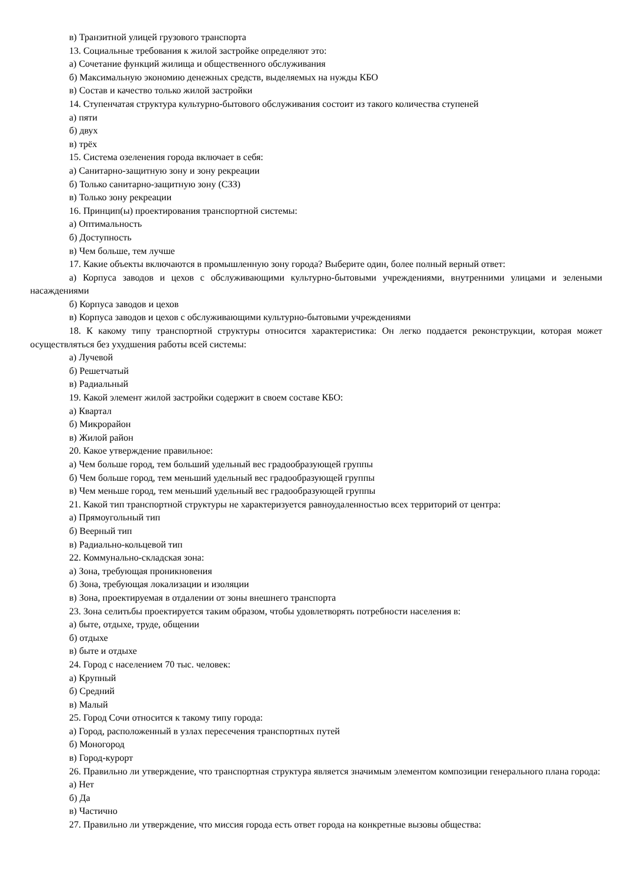в) Транзитной улицей грузового транспорта
13. Социальные требования к жилой застройке определяют это:
а) Сочетание функций жилища и общественного обслуживания
б) Максимальную экономию денежных средств, выделяемых на нужды КБО
в) Состав и качество только жилой застройки
14. Ступенчатая структура культурно-бытового обслуживания состоит из такого количества ступеней
а) пяти
б) двух
в) трёх
15. Система озеленения города включает в себя:
а) Санитарно-защитную зону и зону рекреации
б) Только санитарно-защитную зону (СЗЗ)
в) Только зону рекреации
16. Принцип(ы) проектирования транспортной системы:
а) Оптимальность
б) Доступность
в) Чем больше, тем лучше
17. Какие объекты включаются в промышленную зону города? Выберите один, более полный верный ответ:
а) Корпуса заводов и цехов с обслуживающими культурно-бытовыми учреждениями, внутренними улицами и зелеными насаждениями
б) Корпуса заводов и цехов
в) Корпуса заводов и цехов с обслуживающими культурно-бытовыми учреждениями
18. К какому типу транспортной структуры относится характеристика: Он легко поддается реконструкции, которая может осуществляться без ухудшения работы всей системы:
а) Лучевой
б) Решетчатый
в) Радиальный
19. Какой элемент жилой застройки содержит в своем составе КБО:
а) Квартал
б) Микрорайон
в) Жилой район
20. Какое утверждение правильное:
а) Чем больше город, тем больший удельный вес градообразующей группы
б) Чем больше город, тем меньший удельный вес градообразующей группы
в) Чем меньше город, тем меньший удельный вес градообразующей группы
21. Какой тип транспортной структуры не характеризуется равноудаленностью всех территорий от центра:
а) Прямоугольный тип
б) Веерный тип
в) Радиально-кольцевой тип
22. Коммунально-складская зона:
а) Зона, требующая проникновения
б) Зона, требующая локализации и изоляции
в) Зона, проектируемая в отдалении от зоны внешнего транспорта
23. Зона селитьбы проектируется таким образом, чтобы удовлетворять потребности населения в:
а) быте, отдыхе, труде, общении
б) отдыхе
в) быте и отдыхе
24. Город с населением 70 тыс. человек:
а) Крупный
б) Средний
в) Малый
25. Город Сочи относится к такому типу города:
а) Город, расположенный в узлах пересечения транспортных путей
б) Моногород
в) Город-курорт
26. Правильно ли утверждение, что транспортная структура является значимым элементом композиции генерального плана города:
а) Нет
б) Да
в) Частично
27. Правильно ли утверждение, что миссия города есть ответ города на конкретные вызовы общества: